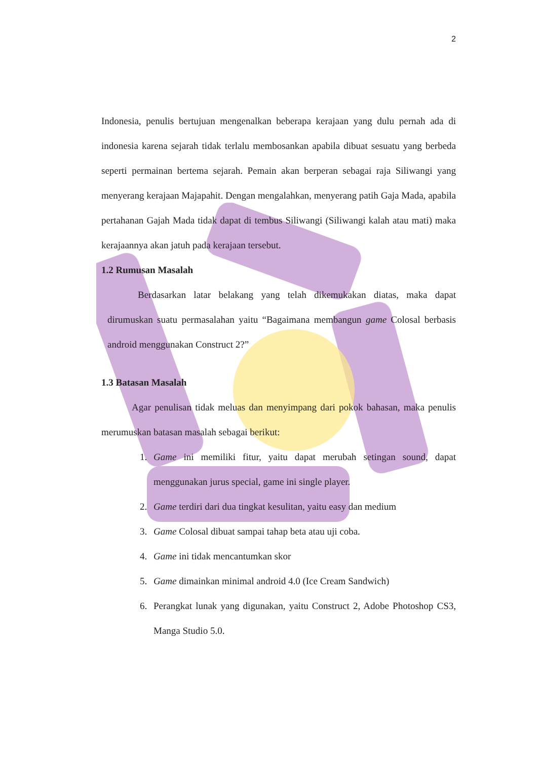2
Indonesia, penulis bertujuan mengenalkan beberapa kerajaan yang dulu pernah ada di indonesia karena sejarah tidak terlalu membosankan apabila dibuat sesuatu yang berbeda seperti permainan bertema sejarah. Pemain akan berperan sebagai raja Siliwangi yang menyerang kerajaan Majapahit. Dengan mengalahkan, menyerang patih Gaja Mada, apabila pertahanan Gajah Mada tidak dapat di tembus Siliwangi (Siliwangi kalah atau mati) maka kerajaannya akan jatuh pada kerajaan tersebut.
1.2 Rumusan Masalah
Berdasarkan latar belakang yang telah dikemukakan diatas, maka dapat dirumuskan suatu permasalahan yaitu “Bagaimana membangun game Colosal berbasis android menggunakan Construct 2?”
1.3 Batasan Masalah
Agar penulisan tidak meluas dan menyimpang dari pokok bahasan, maka penulis merumuskan batasan masalah sebagai berikut:
1. Game ini memiliki fitur, yaitu dapat merubah setingan sound, dapat menggunakan jurus special, game ini single player.
2. Game terdiri dari dua tingkat kesulitan, yaitu easy dan medium
3. Game Colosal dibuat sampai tahap beta atau uji coba.
4. Game ini tidak mencantumkan skor
5. Game dimainkan minimal android 4.0 (Ice Cream Sandwich)
6. Perangkat lunak yang digunakan, yaitu Construct 2, Adobe Photoshop CS3, Manga Studio 5.0.